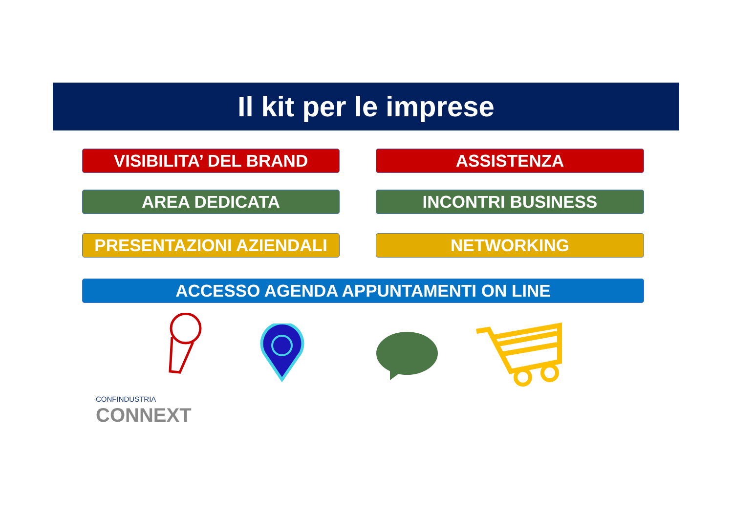Il kit per le imprese
VISIBILITA’ DEL BRAND ASSISTENZA
AREA DEDICATA INCONTRI BUSINESS
PRESENTAZIONI AZIENDALI NETWORKING
ACCESSO AGENDA APPUNTAMENTI ON LINE
CONFINDUSTRIA
CONNEXT